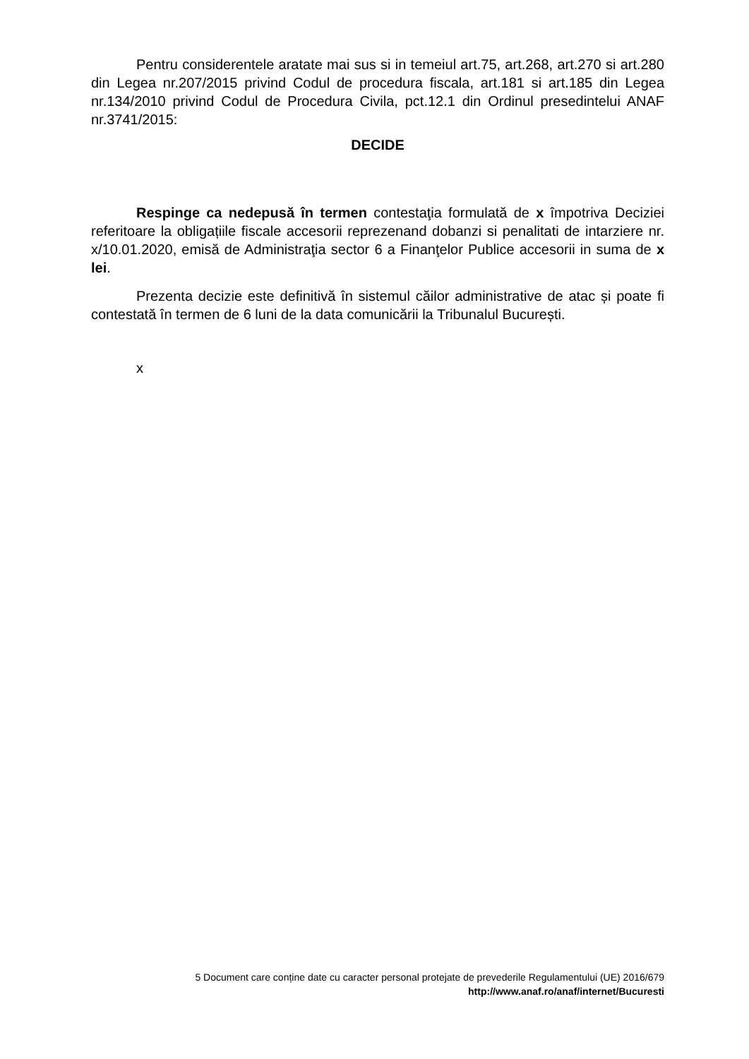Pentru considerentele aratate mai sus si in temeiul art.75, art.268, art.270 si art.280 din Legea nr.207/2015 privind Codul de procedura fiscala, art.181 si art.185 din Legea nr.134/2010 privind Codul de Procedura Civila, pct.12.1 din Ordinul presedintelui ANAF nr.3741/2015:
DECIDE
Respinge ca nedepusă în termen contestaţia formulată de x împotriva Deciziei referitoare la obligațiile fiscale accesorii reprezenand dobanzi si penalitati de intarziere nr. x/10.01.2020, emisă de Administraţia sector 6 a Finanţelor Publice accesorii in suma de x lei.
Prezenta decizie este definitivă în sistemul căilor administrative de atac și poate fi contestată în termen de 6 luni de la data comunicării la Tribunalul București.
x
5 Document care conține date cu caracter personal protejate de prevederile Regulamentului (UE) 2016/679
http://www.anaf.ro/anaf/internet/Bucuresti